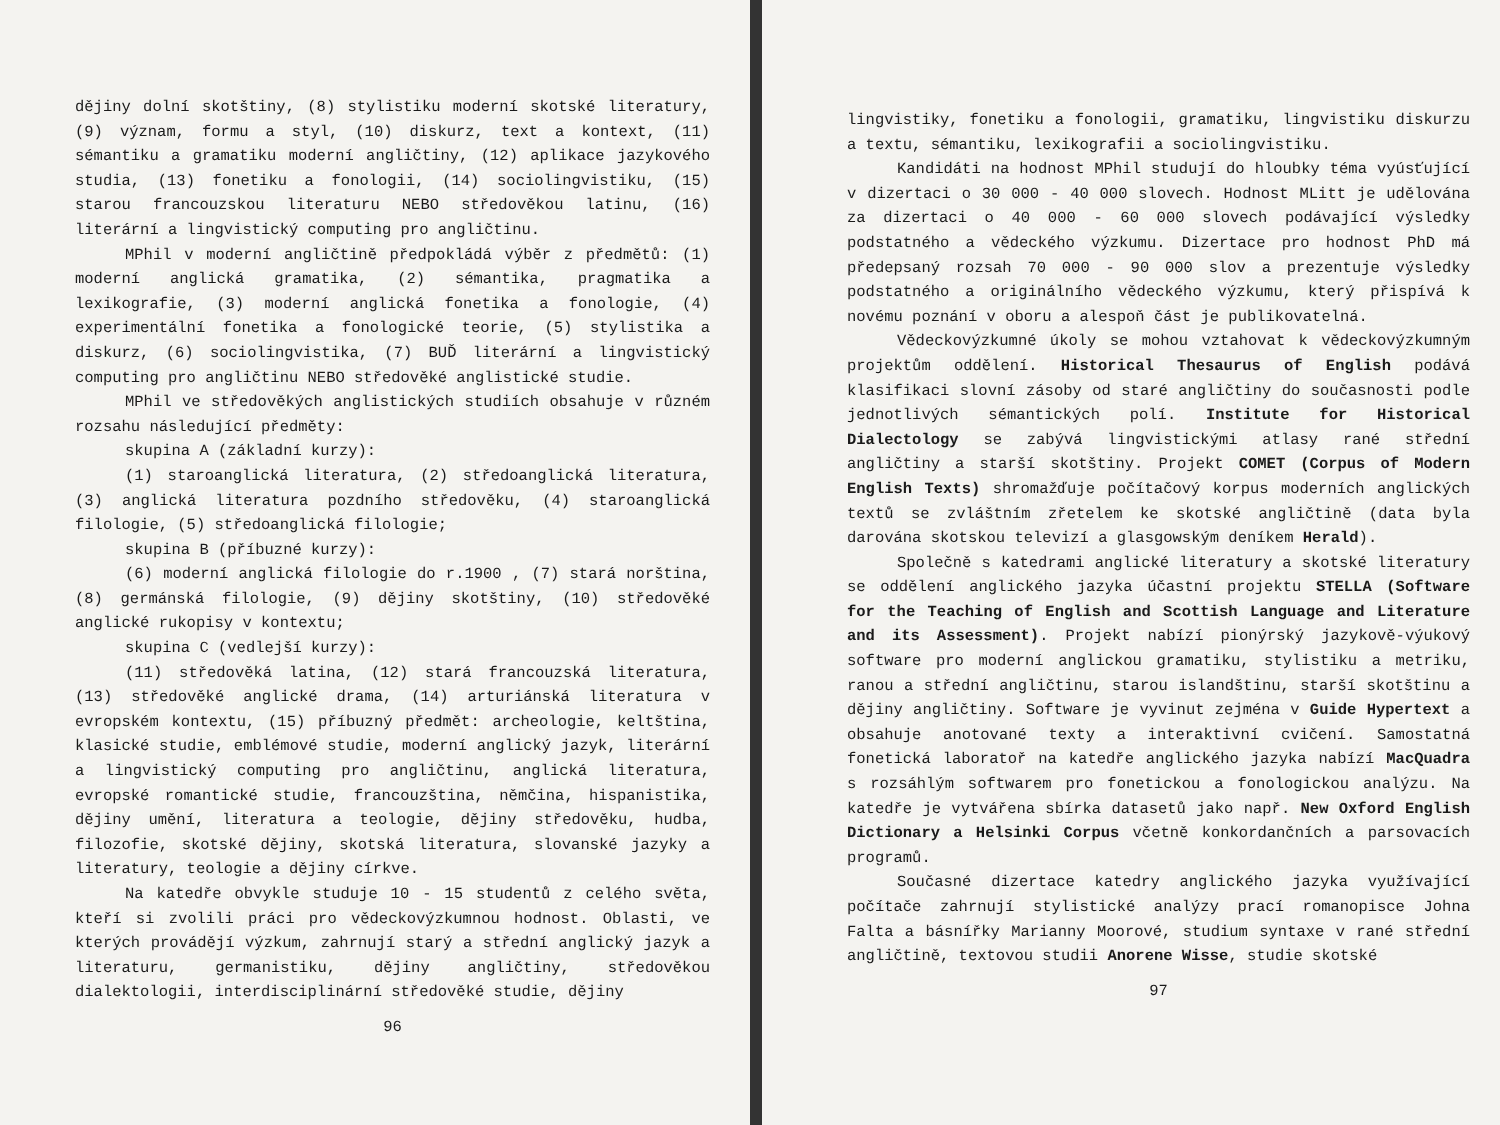dějiny dolní skotštiny, (8) stylistiku moderní skotské literatury, (9) význam, formu a styl, (10) diskurz, text a kontext, (11) sémantiku a gramatiku moderní angličtiny, (12) aplikace jazykového studia, (13) fonetiku a fonologii, (14) sociolingvistiku, (15) starou francouzskou literaturu NEBO středověkou latinu, (16) literární a lingvistický computing pro angličtinu.
MPhil v moderní angličtině předpokládá výběr z předmětů: (1) moderní anglická gramatika, (2) sémantika, pragmatika a lexikografie, (3) moderní anglická fonetika a fonologie, (4) experimentální fonetika a fonologické teorie, (5) stylistika a diskurz, (6) sociolingvistika, (7) BUĎ literární a lingvistický computing pro angličtinu NEBO středověké anglistické studie.
MPhil ve středověkých anglistických studiích obsahuje v různém rozsahu následující předměty:
skupina A (základní kurzy):
(1) staroanglická literatura, (2) středoanglická literatura, (3) anglická literatura pozdního středověku, (4) staroanglická filologie, (5) středoanglická filologie;
skupina B (příbuzné kurzy):
(6) moderní anglická filologie do r.1900 , (7) stará norština, (8) germánská filologie, (9) dějiny skotštiny, (10) středověké anglické rukopisy v kontextu;
skupina C (vedlejší kurzy):
(11) středověká latina, (12) stará francouzská literatura, (13) středověké anglické drama, (14) arturiánská literatura v evropském kontextu, (15) příbuzný předmět: archeologie, keltština, klasické studie, emblémové studie, moderní anglický jazyk, literární a lingvistický computing pro angličtinu, anglická literatura, evropské romantické studie, francouzština, němčina, hispanistika, dějiny umění, literatura a teologie, dějiny středověku, hudba, filozofie, skotské dějiny, skotská literatura, slovanské jazyky a literatury, teologie a dějiny církve.
Na katedře obvykle studuje 10 - 15 studentů z celého světa, kteří si zvolili práci pro vědeckovýzkumnou hodnost. Oblasti, ve kterých provádějí výzkum, zahrnují starý a střední anglický jazyk a literaturu, germanistiku, dějiny angličtiny, středověkou dialektologii, interdisciplinární středověké studie, dějiny
96
lingvistiky, fonetiku a fonologii, gramatiku, lingvistiku diskurzu a textu, sémantiku, lexikografii a sociolingvistiku.
Kandidáti na hodnost MPhil studují do hloubky téma vyúsťující v dizertaci o 30 000 - 40 000 slovech. Hodnost MLitt je udělována za dizertaci o 40 000 - 60 000 slovech podávající výsledky podstatného a vědeckého výzkumu. Dizertace pro hodnost PhD má předepsaný rozsah 70 000 - 90 000 slov a prezentuje výsledky podstatného a originálního vědeckého výzkumu, který přispívá k novému poznání v oboru a alespoň část je publikovatelná.
Vědeckovýzkumné úkoly se mohou vztahovat k vědeckovýzkumným projektům oddělení. Historical Thesaurus of English podává klasifikaci slovní zásoby od staré angličtiny do současnosti podle jednotlivých sémantických polí. Institute for Historical Dialectology se zabývá lingvistickými atlasy rané střední angličtiny a starší skotštiny. Projekt COMET (Corpus of Modern English Texts) shromažďuje počítačový korpus moderních anglických textů se zvláštním zřetelem ke skotské angličtině (data byla darována skotskou televizí a glasgowským deníkem Herald).
Společně s katedrami anglické literatury a skotské literatury se oddělení anglického jazyka účastní projektu STELLA (Software for the Teaching of English and Scottish Language and Literature and its Assessment). Projekt nabízí pionýrský jazykově-výukový software pro moderní anglickou gramatiku, stylistiku a metriku, ranou a střední angličtinu, starou islandštinu, starší skotštinu a dějiny angličtiny. Software je vyvinut zejména v Guide Hypertext a obsahuje anotované texty a interaktivní cvičení. Samostatná fonetická laboratoř na katedře anglického jazyka nabízí MacQuadra s rozsáhlým softwarem pro fonetickou a fonologickou analýzu. Na katedře je vytvářena sbírka datasetů jako např. New Oxford English Dictionary a Helsinki Corpus včetně konkordančních a parsovacích programů.
Současné dizertace katedry anglického jazyka využívající počítače zahrnují stylistické analýzy prací romanopisce Johna Falta a básnířky Marianny Moorové, studium syntaxe v rané střední angličtině, textovou studii Anorene Wisse, studie skotské
97